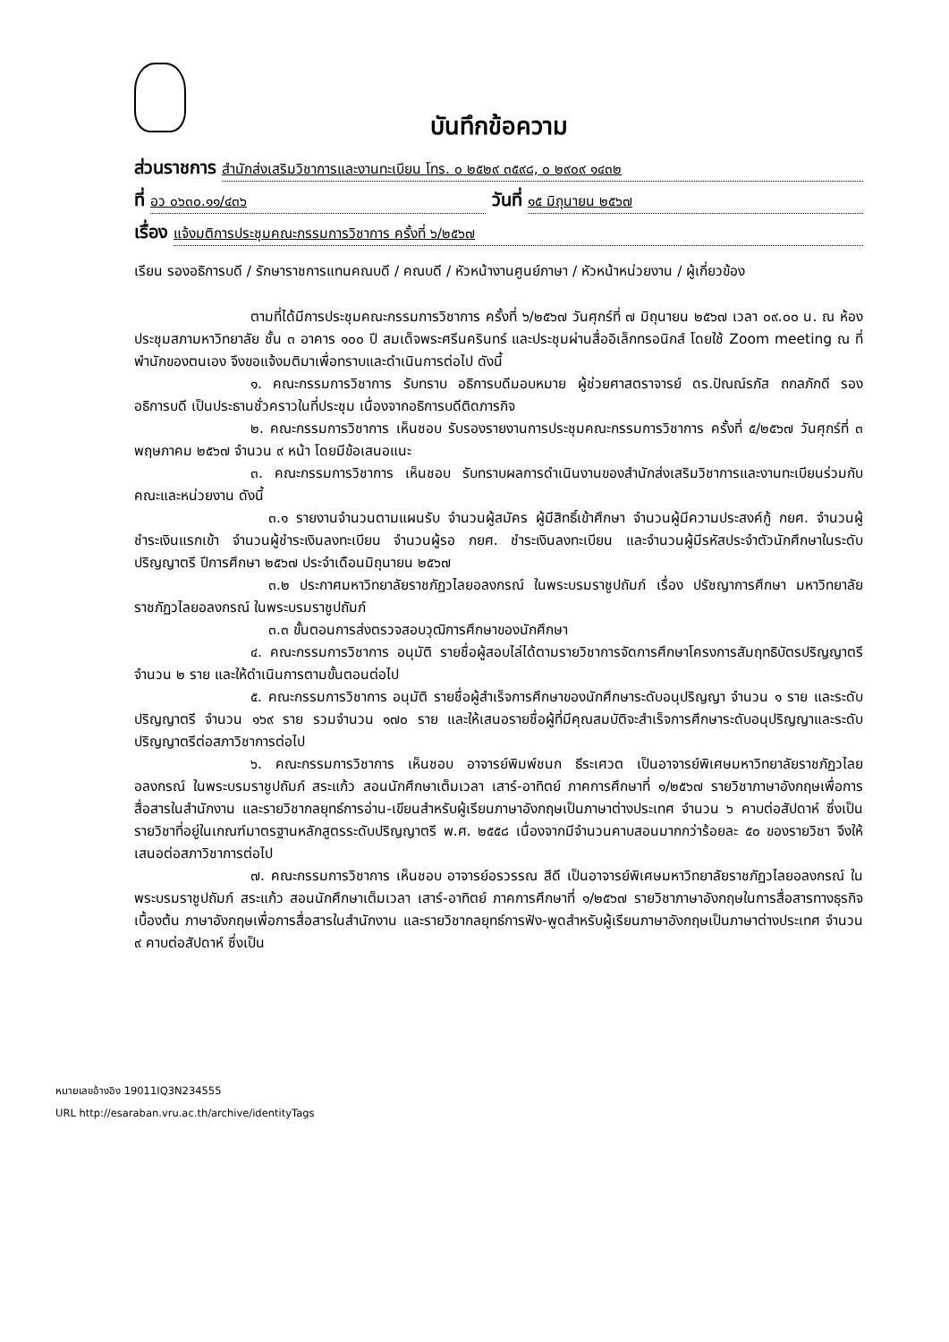บันทึกข้อความ
ส่วนราชการ สำนักส่งเสริมวิชาการและงานทะเบียน โทร. ๐ ๒๕๒๙ ๓๕๙๘, ๐ ๒๙๐๙ ๑๔๓๒
ที่ อว ๐๖๓๐.๑๑/๔๓๖ วันที่ ๑๕ มิถุนายน ๒๕๖๗
เรื่อง แจ้งมติการประชุมคณะกรรมการวิชาการ ครั้งที่ ๖/๒๕๖๗
เรียน รองอธิการบดี / รักษาราชการแทนคณบดี / คณบดี / หัวหน้างานศูนย์ภาษา / หัวหน้าหน่วยงาน / ผู้เกี่ยวข้อง
ตามที่ได้มีการประชุมคณะกรรมการวิชาการ ครั้งที่ ๖/๒๕๖๗ วันศุกร์ที่ ๗ มิถุนายน ๒๕๖๗ เวลา ๐๙.๐๐ น. ณ ห้องประชุมสภามหาวิทยาลัย ชั้น ๓ อาคาร ๑๐๐ ปี สมเด็จพระศรีนครินทร์ และประชุมผ่านสื่ออิเล็กทรอนิกส์ โดยใช้ Zoom meeting ณ ที่พำนักของตนเอง จึงขอแจ้งมติมาเพื่อทราบและดำเนินการต่อไป ดังนี้
๑. คณะกรรมการวิชาการ รับทราบ อธิการบดีมอบหมาย ผู้ช่วยศาสตราจารย์ ดร.ปัณณ์รภัส ถกลภักดี รองอธิการบดี เป็นประธานชั่วคราวในที่ประชุม เนื่องจากอธิการบดีติดภารกิจ
๒. คณะกรรมการวิชาการ เห็นชอบ รับรองรายงานการประชุมคณะกรรมการวิชาการ ครั้งที่ ๕/๒๕๖๗ วันศุกร์ที่ ๓ พฤษภาคม ๒๕๖๗ จำนวน ๙ หน้า โดยมีข้อเสนอแนะ
๓. คณะกรรมการวิชาการ เห็นชอบ รับทราบผลการดำเนินงานของสำนักส่งเสริมวิชาการและงานทะเบียนร่วมกับคณะและหน่วยงาน ดังนี้
๓.๑ รายงานจำนวนตามแผนรับ จำนวนผู้สมัคร ผู้มีสิทธิ์เข้าศึกษา จำนวนผู้มีความประสงค์กู้ กยศ. จำนวนผู้ชำระเงินแรกเข้า จำนวนผู้ชำระเงินลงทะเบียน จำนวนผู้รอ กยศ. ชำระเงินลงทะเบียน และจำนวนผู้มีรหัสประจำตัวนักศึกษาในระดับปริญญาตรี ปีการศึกษา ๒๕๖๗ ประจำเดือนมิถุนายน ๒๕๖๗
๓.๒ ประกาศมหาวิทยาลัยราชภัฏวไลยอลงกรณ์ ในพระบรมราชูปถัมภ์ เรื่อง ปรัชญาการศึกษา มหาวิทยาลัยราชภัฏวไลยอลงกรณ์ ในพระบรมราชูปถัมภ์
๓.๓ ขั้นตอนการส่งตรวจสอบวุฒิการศึกษาของนักศึกษา
๔. คณะกรรมการวิชาการ อนุมัติ รายชื่อผู้สอบไล่ได้ตามรายวิชาการจัดการศึกษาโครงการสัมฤทธิบัตรปริญญาตรี จำนวน ๒ ราย และให้ดำเนินการตามขั้นตอนต่อไป
๕. คณะกรรมการวิชาการ อนุมัติ รายชื่อผู้สำเร็จการศึกษาของนักศึกษาระดับอนุปริญญา จำนวน ๑ ราย และระดับปริญญาตรี จำนวน ๑๖๙ ราย รวมจำนวน ๑๗๐ ราย และให้เสนอรายชื่อผู้ที่มีคุณสมบัติจะสำเร็จการศึกษาระดับอนุปริญญาและระดับปริญญาตรีต่อสภาวิชาการต่อไป
๖. คณะกรรมการวิชาการ เห็นชอบ อาจารย์พิมพ์ชนก ธีระเศวต เป็นอาจารย์พิเศษมหาวิทยาลัยราชภัฏวไลยอลงกรณ์ ในพระบรมราชูปถัมภ์ สระแก้ว สอนนักศึกษาเต็มเวลา เสาร์-อาทิตย์ ภาคการศึกษาที่ ๑/๒๕๖๗ รายวิชาภาษาอังกฤษเพื่อการสื่อสารในสำนักงาน และรายวิชากลยุทธ์การอ่าน-เขียนสำหรับผู้เรียนภาษาอังกฤษเป็นภาษาต่างประเทศ จำนวน ๖ คาบต่อสัปดาห์ ซึ่งเป็นรายวิชาที่อยู่ในเกณฑ์มาตรฐานหลักสูตรระดับปริญญาตรี พ.ศ. ๒๕๕๘ เนื่องจากมีจำนวนคาบสอนมากกว่าร้อยละ ๕๐ ของรายวิชา จึงให้เสนอต่อสภาวิชาการต่อไป
๗. คณะกรรมการวิชาการ เห็นชอบ อาจารย์อรวรรณ สีดี เป็นอาจารย์พิเศษมหาวิทยาลัยราชภัฏวไลยอลงกรณ์ ในพระบรมราชูปถัมภ์ สระแก้ว สอนนักศึกษาเต็มเวลา เสาร์-อาทิตย์ ภาคการศึกษาที่ ๑/๒๕๖๗ รายวิชาภาษาอังกฤษในการสื่อสารทางธุรกิจเบื้องต้น ภาษาอังกฤษเพื่อการสื่อสารในสำนักงาน และรายวิชากลยุทธ์การฟัง-พูดสำหรับผู้เรียนภาษาอังกฤษเป็นภาษาต่างประเทศ จำนวน ๙ คาบต่อสัปดาห์ ซึ่งเป็น
หมายเลขอ้างอิง 19011IQ3N234555
URL http://esaraban.vru.ac.th/archive/identityTags